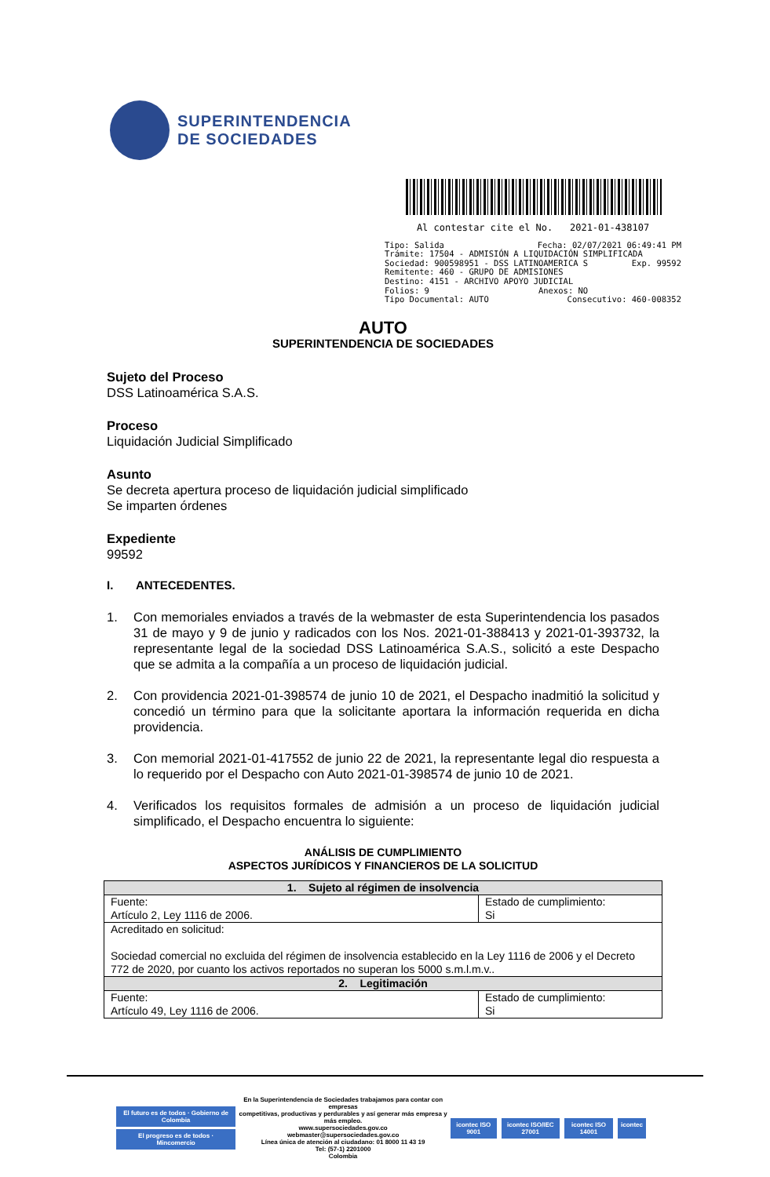SUPERINTENDENCIA
DE SOCIEDADES
Al contestar cite el No. 2021-01-438107
Tipo: Salida Fecha: 02/07/2021 06:49:41 PM
Trámite: 17504 - ADMISIÓN A LIQUIDACIÓN SIMPLIFICADA
Sociedad: 900598951 - DSS LATINOAMERICA S Exp. 99592
Remitente: 460 - GRUPO DE ADMISIONES
Destino: 4151 - ARCHIVO APOYO JUDICIAL
Folios: 9 Anexos: NO
Tipo Documental: AUTO Consecutivo: 460-008352
AUTO
SUPERINTENDENCIA DE SOCIEDADES
Sujeto del Proceso
DSS Latinoamérica S.A.S.
Proceso
Liquidación Judicial Simplificado
Asunto
Se decreta apertura proceso de liquidación judicial simplificado
Se imparten órdenes
Expediente
99592
I. ANTECEDENTES.
1. Con memoriales enviados a través de la webmaster de esta Superintendencia los pasados 31 de mayo y 9 de junio y radicados con los Nos. 2021-01-388413 y 2021-01-393732, la representante legal de la sociedad DSS Latinoamérica S.A.S., solicitó a este Despacho que se admita a la compañía a un proceso de liquidación judicial.
2. Con providencia 2021-01-398574 de junio 10 de 2021, el Despacho inadmitió la solicitud y concedió un término para que la solicitante aportara la información requerida en dicha providencia.
3. Con memorial 2021-01-417552 de junio 22 de 2021, la representante legal dio respuesta a lo requerido por el Despacho con Auto 2021-01-398574 de junio 10 de 2021.
4. Verificados los requisitos formales de admisión a un proceso de liquidación judicial simplificado, el Despacho encuentra lo siguiente:
ANÁLISIS DE CUMPLIMIENTO
ASPECTOS JURÍDICOS Y FINANCIEROS DE LA SOLICITUD
| 1. Sujeto al régimen de insolvencia | |
| --- | --- |
| Fuente: Artículo 2, Ley 1116 de 2006. | Estado de cumplimiento: Si |
| Acreditado en solicitud: Sociedad comercial no excluida del régimen de insolvencia establecido en la Ley 1116 de 2006 y el Decreto 772 de 2020, por cuanto los activos reportados no superan los 5000 s.m.l.m.v.. | |
| 2. Legitimación | |
| Fuente: Artículo 49, Ley 1116 de 2006. | Estado de cumplimiento: Si |
El futuro es de todos · Gobierno de Colombia
El progreso es de todos · Mincomercio
En la Superintendencia de Sociedades trabajamos para contar con empresas
competitivas, productivas y perdurables y así generar más empresa y más empleo.
www.supersociedades.gov.co
webmaster@supersociedades.gov.co
Línea única de atención al ciudadano: 01 8000 11 43 19
Tel: (57-1) 2201000
Colombia
icontec ISO 9001 icontec ISO/IEC 27001 icontec ISO 14001 icontec